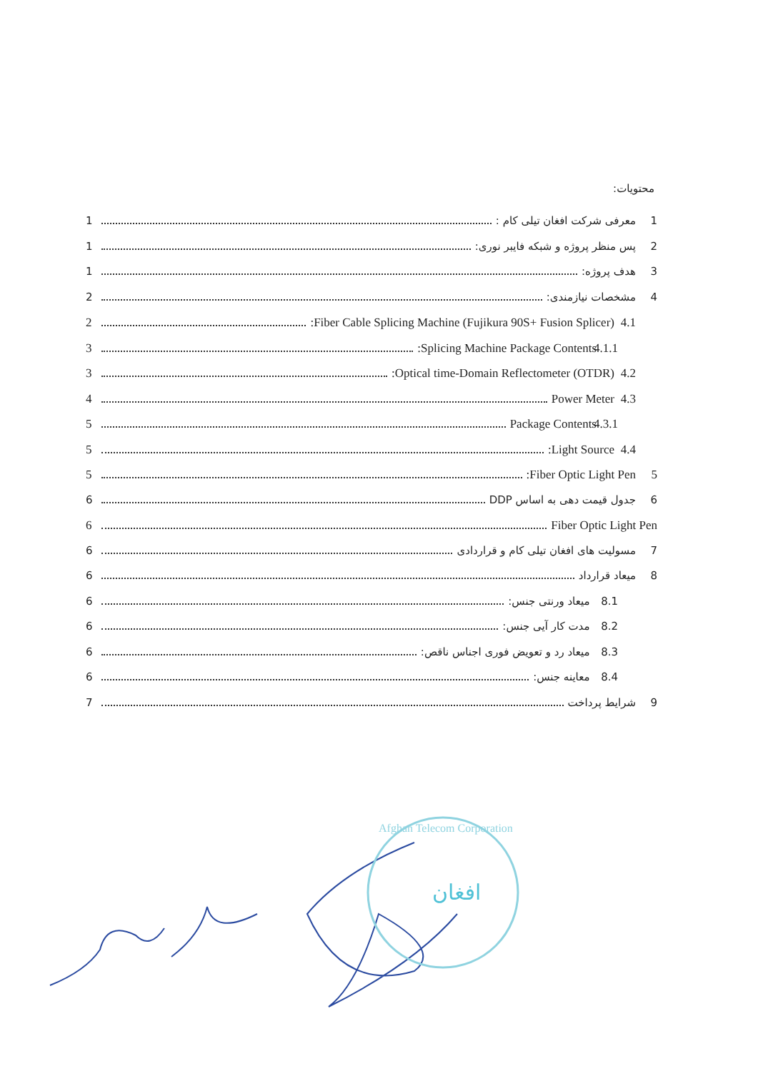محتویات:
1 معرفی شرکت افغان تیلی کام : 1
2 پس منظر پروژه و شبکه فایبر نوری: 1
3 هدف پروژه: 1
4 مشخصات نیازمندی: 2
4.1 Fiber Cable Splicing Machine (Fujikura 90S+ Fusion Splicer): 2
4.1.1 Splicing Machine Package Contents: 3
4.2 Optical time-Domain Reflectometer (OTDR): 3
4.3 Power Meter 4
4.3.1 Package Contents 5
4.4 Light Source: 5
5 Fiber Optic Light Pen: 5
6 جدول قیمت دهی به اساس DDP 6
Fiber Optic Light Pen 6
7 مسولیت های افغان تیلی کام و قراردادی 6
8 میعاد قرارداد 6
8.1 میعاد ورنتی جنس: 6
8.2 مدت کار آیی جنس: 6
8.3 میعاد رد و تعویض فوری اجناس ناقص: 6
8.4 معاینه جنس: 6
9 شرایط پرداخت 7
افغان
Afghan Telecom Corporation